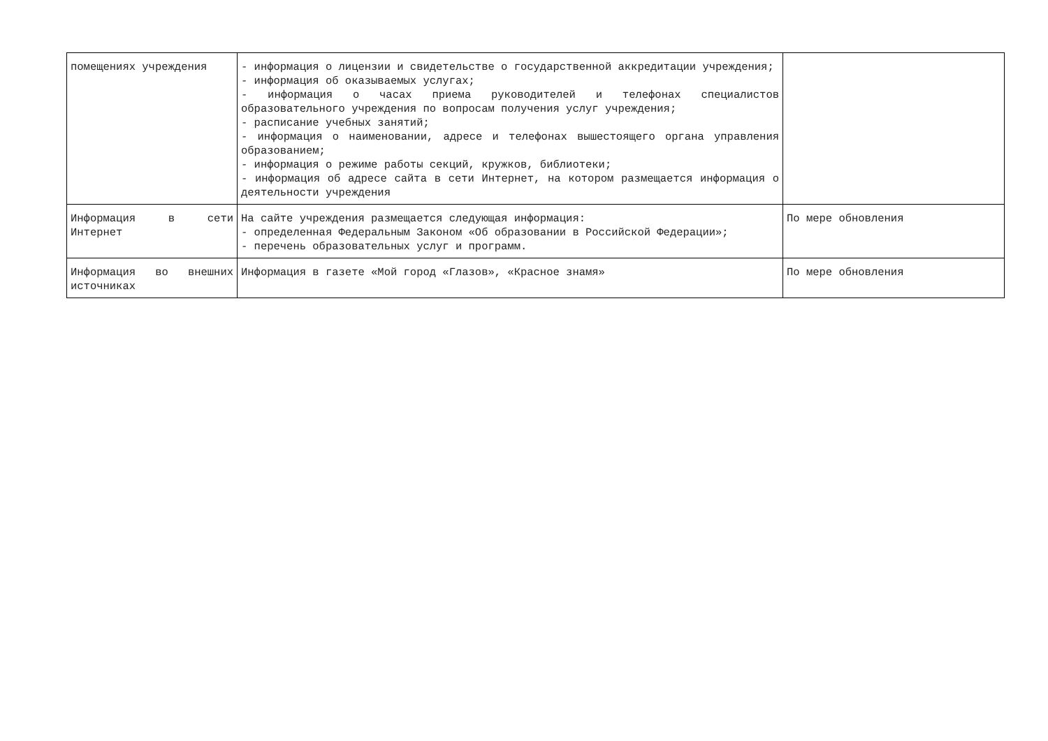| помещениях учреждения | - информация о лицензии и свидетельстве о государственной аккредитации учреждения; - информация об оказываемых услугах; - информация о часах приема руководителей и телефонах специалистов образовательного учреждения по вопросам получения услуг учреждения; - расписание учебных занятий; - информация о наименовании, адресе и телефонах вышестоящего органа управления образованием; - информация о режиме работы секций, кружков, библиотеки; - информация об адресе сайта в сети Интернет, на котором размещается информация о деятельности учреждения | |
| Информация в сети Интернет | На сайте учреждения размещается следующая информация: - определенная Федеральным Законом «Об образовании в Российской Федерации»; - перечень образовательных услуг и программ. | По мере обновления |
| Информация во внешних источниках | Информация в газете «Мой город «Глазов», «Красное знамя» | По мере обновления |